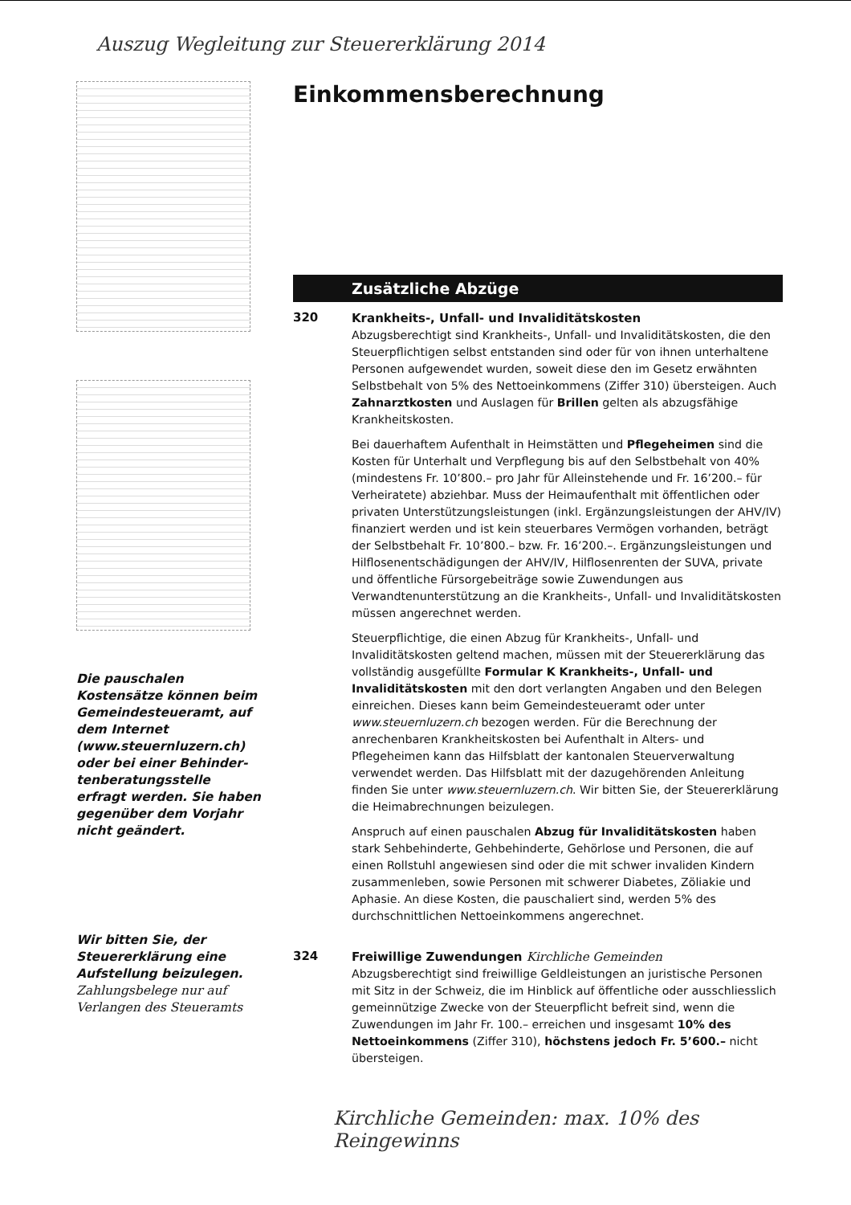Auszug Wegleitung zur Steuererklärung 2014
Die pauschalen Kostensätze können beim Gemeinde­steueramt, auf dem Internet (www.steuernluzern.ch) oder bei einer Behinder­tenberatungsstelle erfragt werden. Sie haben gegen­über dem Vorjahr nicht ge­ändert.
Wir bitten Sie, der Steuer­erklärung eine Aufstellung beizulegen. Zahlungsbelege nur auf Verlangen des Steueramts
Einkommensberechnung
Zusätzliche Abzüge
320
Krankheits-, Unfall- und Invaliditätskosten
Abzugsberechtigt sind Krankheits-, Unfall- und Invaliditätskosten, die den Steuerpflichtigen selbst entstanden sind oder für von ihnen unterhaltene Personen aufgewendet wurden, soweit diese den im Gesetz erwähnten Selbstbehalt von 5% des Nettoeinkommens (Ziffer 310) übersteigen. Auch Zahnarztkosten und Auslagen für Brillen gelten als abzugsfähige Krankheitskosten.
Bei dauerhaftem Aufenthalt in Heimstätten und Pflegeheimen sind die Kosten für Unterhalt und Verpflegung bis auf den Selbstbehalt von 40% (mindestens Fr. 10’800.– pro Jahr für Alleinstehende und Fr. 16’200.– für Verheiratete) abziehbar. Muss der Heimaufenthalt mit öffentlichen oder privaten Unterstützungsleistungen (inkl. Ergänzungsleistungen der AHV/IV) finanziert werden und ist kein steuerbares Vermögen vorhanden, beträgt der Selbstbehalt Fr. 10’800.– bzw. Fr. 16’200.–. Ergänzungsleistungen und Hilflosenentschädigungen der AHV/IV, Hilflosenrenten der SUVA, private und öffentliche Fürsorgebeiträge sowie Zuwendungen aus Verwandtenunterstützung an die Krankheits-, Unfall- und Invaliditätskosten müssen angerechnet werden.
Steuerpflichtige, die einen Abzug für Krankheits-, Unfall- und Invaliditätskosten geltend machen, müssen mit der Steuererklärung das vollständig ausgefüllte Formular K Krankheits-, Unfall- und Invaliditätskosten mit den dort verlangten Angaben und den Belegen einreichen. Dieses kann beim Gemeindesteueramt oder unter www.steuernluzern.ch bezogen werden. Für die Berechnung der anrechenbaren Krankheitskosten bei Aufenthalt in Alters- und Pflegeheimen kann das Hilfsblatt der kantonalen Steuerverwaltung verwendet werden. Das Hilfsblatt mit der dazugehörenden Anleitung finden Sie unter www.steuernluzern.ch. Wir bitten Sie, der Steuererklärung die Heimabrechnungen beizulegen.
Anspruch auf einen pauschalen Abzug für Invaliditätskosten haben stark Sehbehinderte, Gehbehinderte, Gehörlose und Personen, die auf einen Rollstuhl angewiesen sind oder die mit schwer invaliden Kindern zusammenleben, sowie Personen mit schwerer Diabetes, Zöliakie und Aphasie. An diese Kosten, die pauschaliert sind, werden 5% des durchschnittlichen Nettoeinkommens angerechnet.
324
Freiwillige Zuwendungen Kirchliche Gemeinden
Abzugsberechtigt sind freiwillige Geldleistungen an juristische Personen mit Sitz in der Schweiz, die im Hinblick auf öffentliche oder ausschliesslich gemeinnützige Zwecke von der Steuerpflicht befreit sind, wenn die Zuwendungen im Jahr Fr. 100.– erreichen und insgesamt 10% des Nettoeinkommens (Ziffer 310), höchstens jedoch Fr. 5’600.– nicht übersteigen.
Kirchliche Gemeinden: max. 10% des Reingewinns